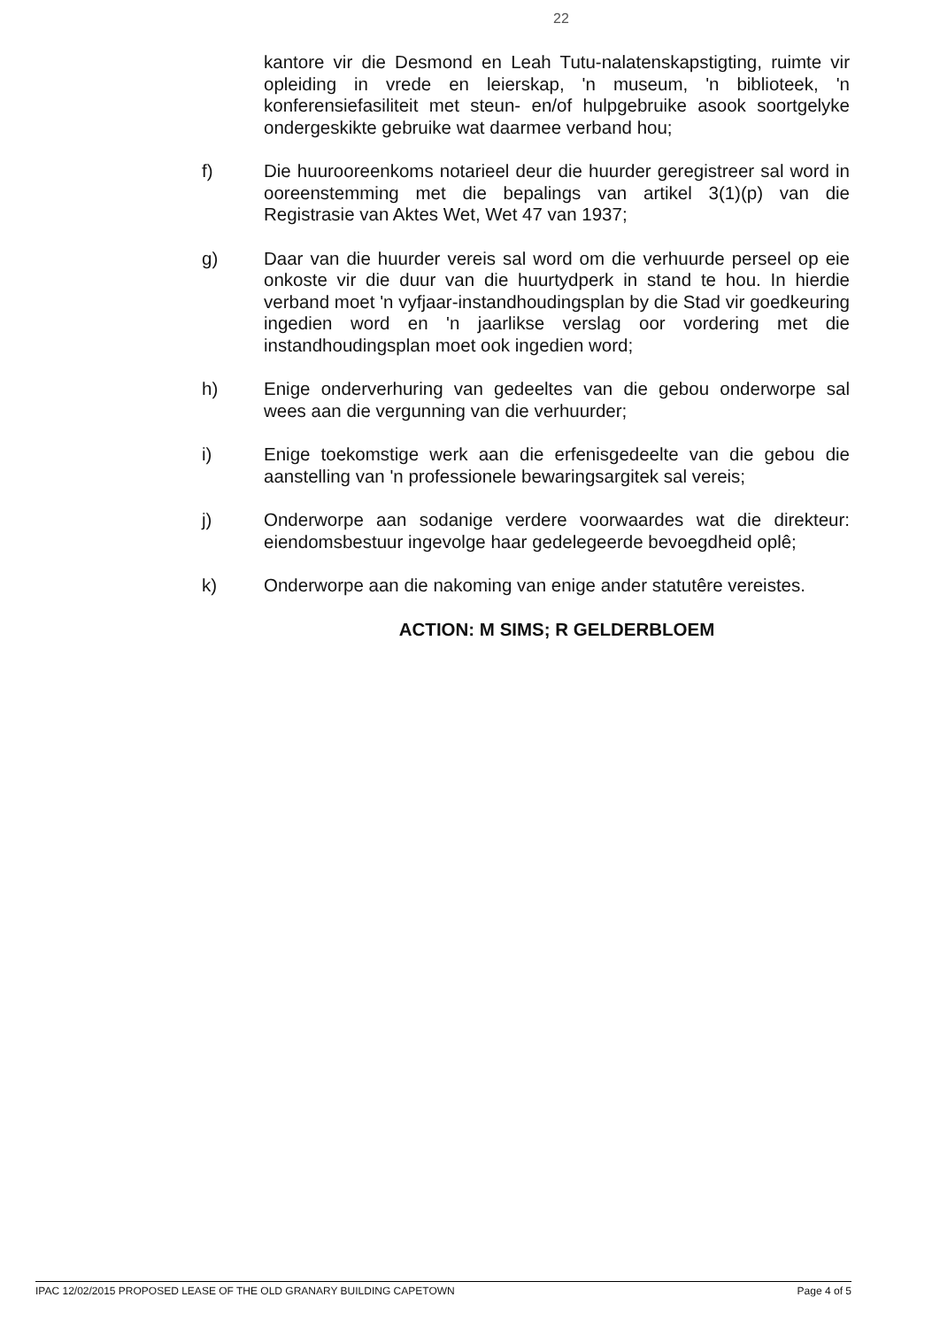22
kantore vir die Desmond en Leah Tutu-nalatenskapstigting, ruimte vir opleiding in vrede en leierskap, 'n museum, 'n biblioteek, 'n konferensiefasiliteit met steun- en/of hulpgebruike asook soortgelyke ondergeskikte gebruike wat daarmee verband hou;
f) Die huurooreenkoms notarieel deur die huurder geregistreer sal word in ooreenstemming met die bepalings van artikel 3(1)(p) van die Registrasie van Aktes Wet, Wet 47 van 1937;
g) Daar van die huurder vereis sal word om die verhuurde perseel op eie onkoste vir die duur van die huurtydperk in stand te hou. In hierdie verband moet 'n vyfjaar-instandhoudingsplan by die Stad vir goedkeuring ingedien word en 'n jaarlikse verslag oor vordering met die instandhoudingsplan moet ook ingedien word;
h) Enige onderverhuring van gedeeltes van die gebou onderworpe sal wees aan die vergunning van die verhuurder;
i) Enige toekomstige werk aan die erfenisgedeelte van die gebou die aanstelling van 'n professionele bewaringsargitek sal vereis;
j) Onderworpe aan sodanige verdere voorwaardes wat die direkteur: eiendomsbestuur ingevolge haar gedelegeerde bevoegdheid oplê;
k) Onderworpe aan die nakoming van enige ander statutêre vereistes.
ACTION: M SIMS; R GELDERBLOEM
IPAC 12/02/2015 PROPOSED LEASE OF THE OLD GRANARY BUILDING CAPETOWN Page 4 of 5